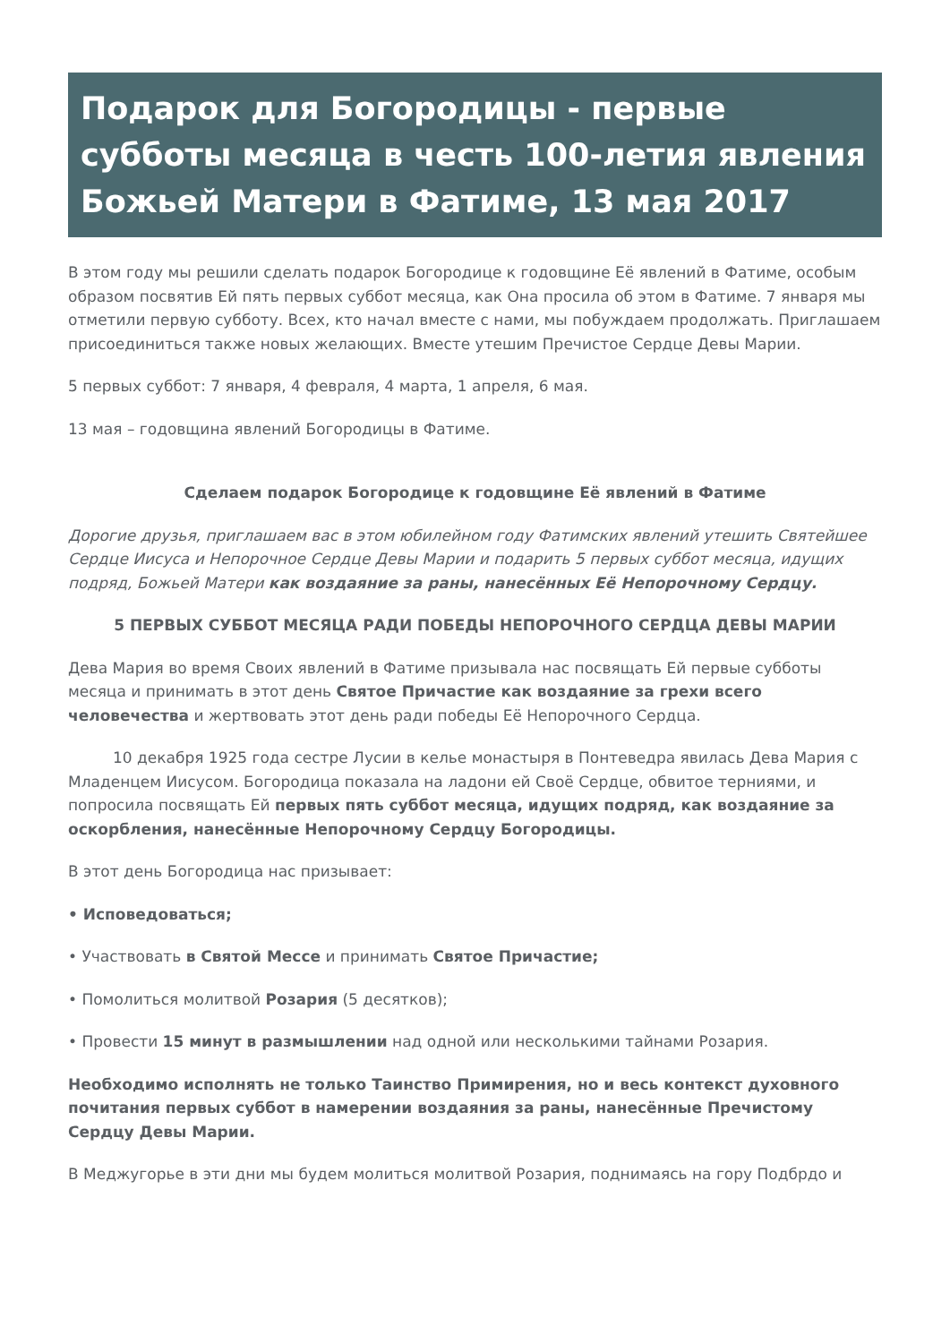Подарок для Богородицы - первые субботы месяца в честь 100-летия явления Божьей Матери в Фатиме, 13 мая 2017
В этом году мы решили сделать подарок Богородице к годовщине Её явлений в Фатиме, особым образом посвятив Ей пять первых суббот месяца, как Она просила об этом в Фатиме. 7 января мы отметили первую субботу. Всех, кто начал вместе с нами, мы побуждаем продолжать. Приглашаем присоединиться также новых желающих. Вместе утешим Пречистое Сердце Девы Марии.
5 первых суббот: 7 января, 4 февраля, 4 марта, 1 апреля, 6 мая.
13 мая – годовщина явлений Богородицы в Фатиме.
Сделаем подарок Богородице к годовщине Её явлений в Фатиме
Дорогие друзья, приглашаем вас в этом юбилейном году Фатимских явлений утешить Святейшее Сердце Иисуса и Непорочное Сердце Девы Марии и подарить 5 первых суббот месяца, идущих подряд, Божьей Матери как воздаяние за раны, нанесённых Её Непорочному Сердцу.
5 ПЕРВЫХ СУББОТ МЕСЯЦА РАДИ ПОБЕДЫ НЕПОРОЧНОГО СЕРДЦА ДЕВЫ МАРИИ
Дева Мария во время Своих явлений в Фатиме призывала нас посвящать Ей первые субботы месяца и принимать в этот день Святое Причастие как воздаяние за грехи всего человечества и жертвовать этот день ради победы Её Непорочного Сердца.
10 декабря 1925 года сестре Лусии в келье монастыря в Понтеведра явилась Дева Мария с Младенцем Иисусом. Богородица показала на ладони ей Своё Сердце, обвитое терниями, и попросила посвящать Ей первых пять суббот месяца, идущих подряд, как воздаяние за оскорбления, нанесённые Непорочному Сердцу Богородицы.
В этот день Богородица нас призывает:
• Исповедоваться;
• Участвовать в Святой Мессе и принимать Святое Причастие;
• Помолиться молитвой Розария (5 десятков);
• Провести 15 минут в размышлении над одной или несколькими тайнами Розария.
Необходимо исполнять не только Таинство Примирения, но и весь контекст духовного почитания первых суббот в намерении воздаяния за раны, нанесённые Пречистому Сердцу Девы Марии.
В Меджугорье в эти дни мы будем молиться молитвой Розария, поднимаясь на гору Подбрдо и